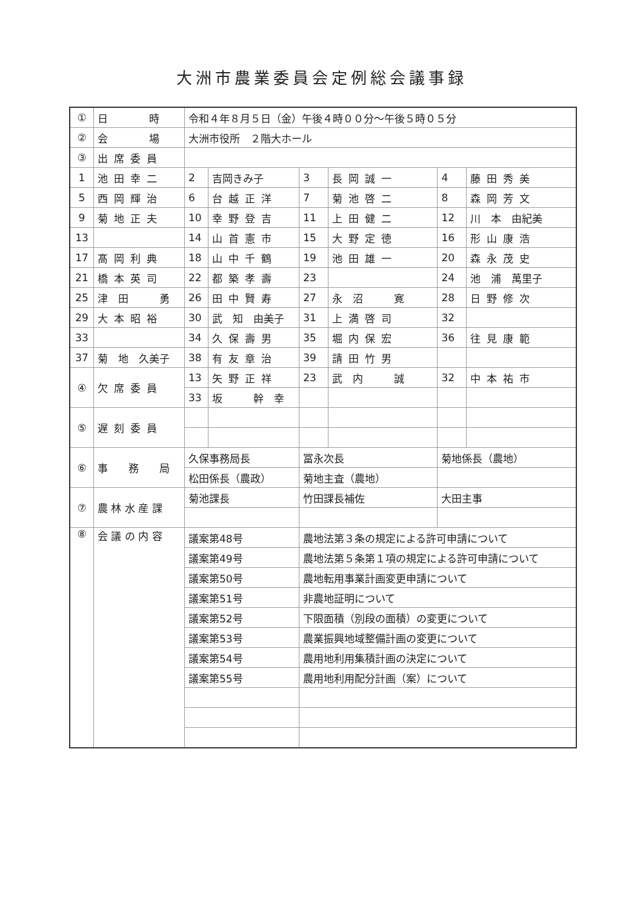大洲市農業委員会定例総会議事録
| ① | 日 時 | 令和４年８月５日（金）午後４時００分～午後５時０５分 | | | | | |
| ② | 会 場 | 大洲市役所 ２階大ホール | | | | | |
| ③ | 出席委員 | | | | | | |
| 1 | 池田幸二 | 2 | 吉岡きみ子 | 3 | 長岡誠一 | 4 | 藤田秀美 |
| 5 | 西岡輝治 | 6 | 台越正洋 | 7 | 菊池啓二 | 8 | 森岡芳文 |
| 9 | 菊地正夫 | 10 | 幸野登吉 | 11 | 上田健二 | 12 | 川 本 由紀美 |
| 13 | | 14 | 山首憲市 | 15 | 大野定徳 | 16 | 形山康浩 |
| 17 | 髙岡利典 | 18 | 山中千鶴 | 19 | 池田雄一 | 20 | 森永茂史 |
| 21 | 橋本英司 | 22 | 都築孝壽 | 23 | | 24 | 池 浦 萬里子 |
| 25 | 津 田 勇 | 26 | 田中賢寿 | 27 | 永 沼 寛 | 28 | 日野修次 |
| 29 | 大本昭裕 | 30 | 武 知 由美子 | 31 | 上満啓司 | 32 | |
| 33 | | 34 | 久保壽男 | 35 | 堀内保宏 | 36 | 往見康範 |
| 37 | 菊 地 久美子 | 38 | 有友章治 | 39 | 請田竹男 | | |
| ④ | 欠席委員 | 13 | 矢野正祥 | 23 | 武 内 誠 | 32 | 中本祐市 |
| | | 33 | 坂 幹 幸 | | | | |
| ⑤ | 遅刻委員 | | | | | | |
| ⑥ | 事 務 局 | 久保事務局長 | | 冨永次長 | | 菊地係長（農地） | |
| | | 松田係長（農政） | | 菊地主査（農地） | | | |
| ⑦ | 農 林 水 産 課 | 菊池課長 | | 竹田課長補佐 | | 大田主事 | |
| ⑧ | 会 議 の 内 容 | 議案第48号 | | 農地法第３条の規定による許可申請について | | | |
| | | 議案第49号 | | 農地法第５条第１項の規定による許可申請について | | | |
| | | 議案第50号 | | 農地転用事業計画変更申請について | | | |
| | | 議案第51号 | | 非農地証明について | | | |
| | | 議案第52号 | | 下限面積（別段の面積）の変更について | | | |
| | | 議案第53号 | | 農業振興地域整備計画の変更について | | | |
| | | 議案第54号 | | 農用地利用集積計画の決定について | | | |
| | | 議案第55号 | | 農用地利用配分計画（案）について | | | |